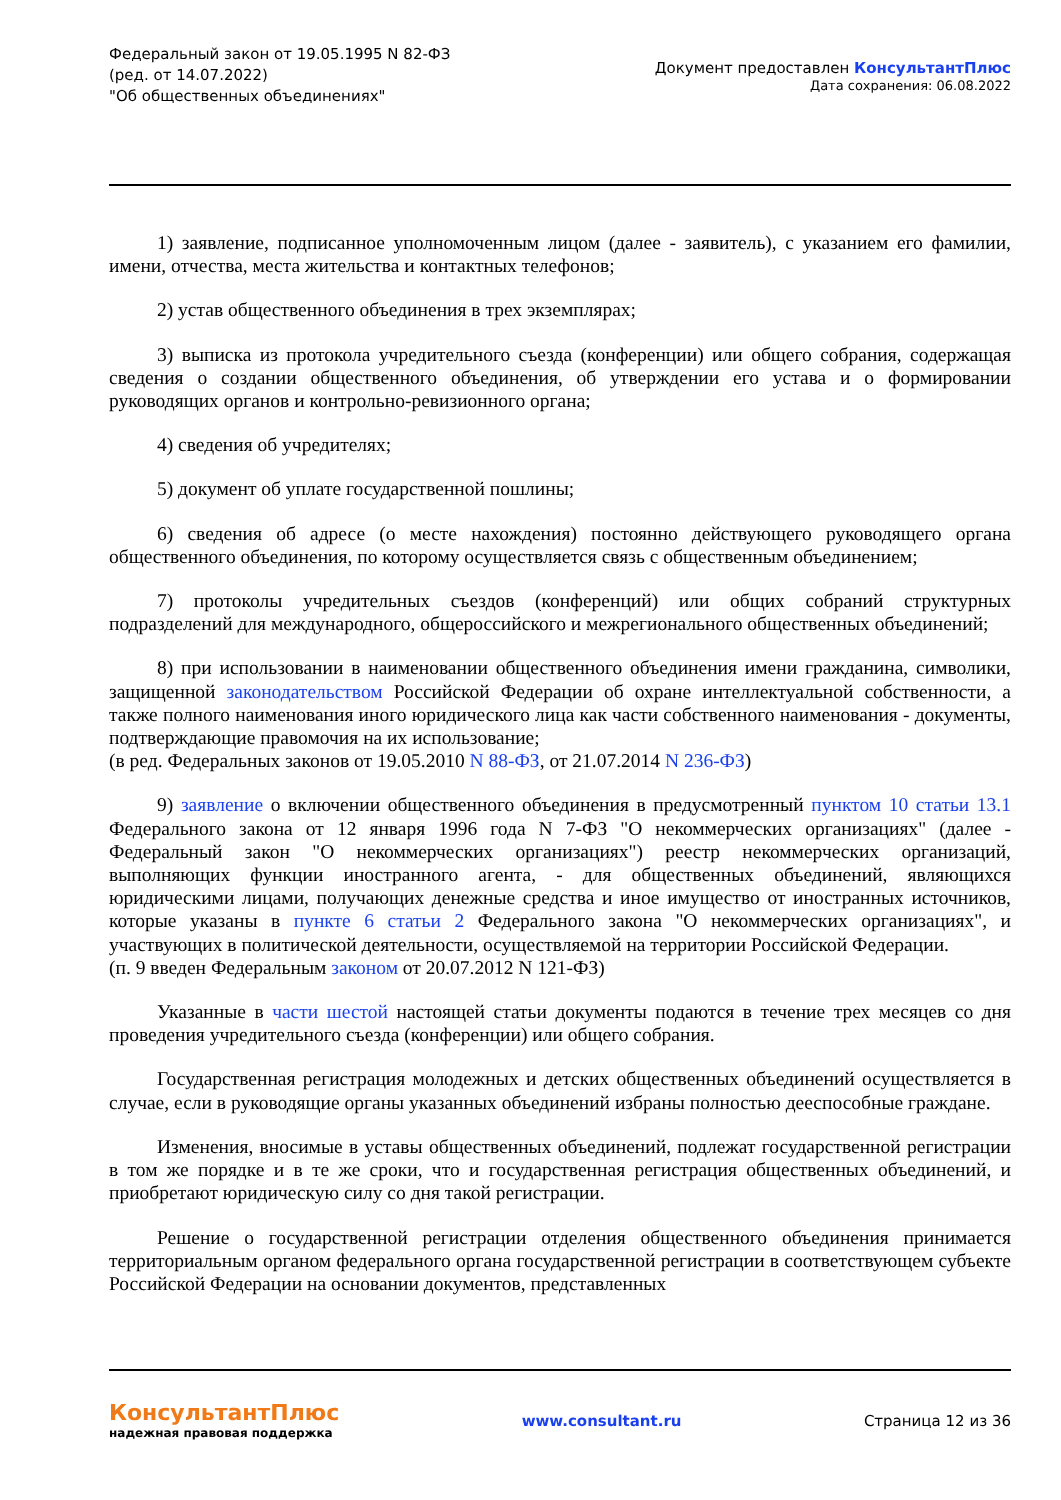Федеральный закон от 19.05.1995 N 82-ФЗ
(ред. от 14.07.2022)
"Об общественных объединениях"
Документ предоставлен КонсультантПлюс
Дата сохранения: 06.08.2022
1) заявление, подписанное уполномоченным лицом (далее - заявитель), с указанием его фамилии, имени, отчества, места жительства и контактных телефонов;
2) устав общественного объединения в трех экземплярах;
3) выписка из протокола учредительного съезда (конференции) или общего собрания, содержащая сведения о создании общественного объединения, об утверждении его устава и о формировании руководящих органов и контрольно-ревизионного органа;
4) сведения об учредителях;
5) документ об уплате государственной пошлины;
6) сведения об адресе (о месте нахождения) постоянно действующего руководящего органа общественного объединения, по которому осуществляется связь с общественным объединением;
7) протоколы учредительных съездов (конференций) или общих собраний структурных подразделений для международного, общероссийского и межрегионального общественных объединений;
8) при использовании в наименовании общественного объединения имени гражданина, символики, защищенной законодательством Российской Федерации об охране интеллектуальной собственности, а также полного наименования иного юридического лица как части собственного наименования - документы, подтверждающие правомочия на их использование;
(в ред. Федеральных законов от 19.05.2010 N 88-ФЗ, от 21.07.2014 N 236-ФЗ)
9) заявление о включении общественного объединения в предусмотренный пунктом 10 статьи 13.1 Федерального закона от 12 января 1996 года N 7-ФЗ "О некоммерческих организациях" (далее - Федеральный закон "О некоммерческих организациях") реестр некоммерческих организаций, выполняющих функции иностранного агента, - для общественных объединений, являющихся юридическими лицами, получающих денежные средства и иное имущество от иностранных источников, которые указаны в пункте 6 статьи 2 Федерального закона "О некоммерческих организациях", и участвующих в политической деятельности, осуществляемой на территории Российской Федерации.
(п. 9 введен Федеральным законом от 20.07.2012 N 121-ФЗ)
Указанные в части шестой настоящей статьи документы подаются в течение трех месяцев со дня проведения учредительного съезда (конференции) или общего собрания.
Государственная регистрация молодежных и детских общественных объединений осуществляется в случае, если в руководящие органы указанных объединений избраны полностью дееспособные граждане.
Изменения, вносимые в уставы общественных объединений, подлежат государственной регистрации в том же порядке и в те же сроки, что и государственная регистрация общественных объединений, и приобретают юридическую силу со дня такой регистрации.
Решение о государственной регистрации отделения общественного объединения принимается территориальным органом федерального органа государственной регистрации в соответствующем субъекте Российской Федерации на основании документов, представленных
КонсультантПлюс
надежная правовая поддержка
www.consultant.ru Страница 12 из 36